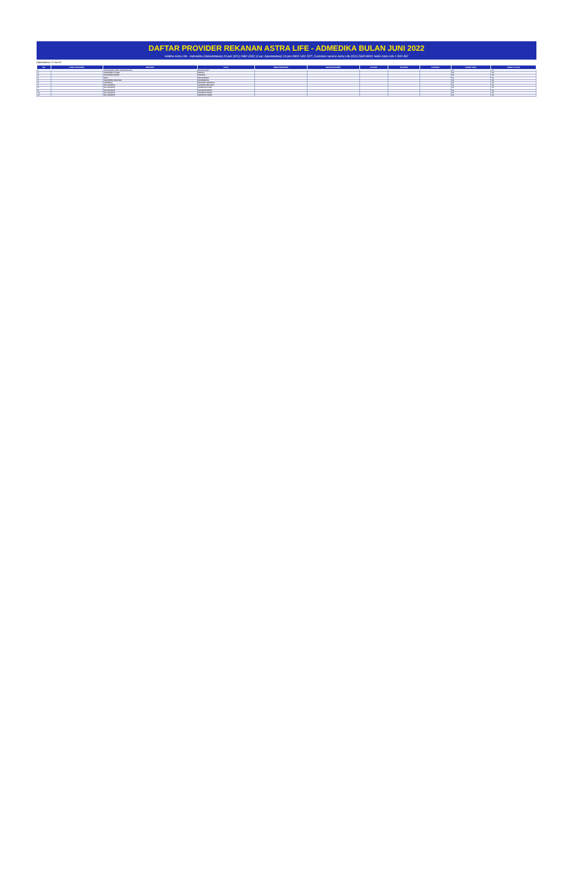DAFTAR PROVIDER REKANAN ASTRA LIFE - ADMEDIKA BULAN JUNI 2022
Hotline Astra Life - Admedika (Jabodetabek) 24 jam (021) 2960 3282; (Luar Jabodetabek) 24 jam 0800 1401 527; Customer service Astra Life (021) 2940 9600; Hello Astra Life 1-500-282
Diperbaharui 17-Jun-22
| NO | KODE PROVIDER | PROVINSI | KOTA | JENIS PROVIDER | NAMA PROVIDER | ALAMAT | TELEPON | FAXIMILE | RAWAT INAP | RAWAT JALAN |
| --- | --- | --- | --- | --- | --- | --- | --- | --- | --- | --- |
| 1 | | NANGGROE ACEH DARUSSALAM | BANDA ACEH | | | | | | YA | YA |
| 2 | | SUMATERA UTARA | MEDAN | | | | | | YA | YA |
| 3 | | SUMATERA BARAT | PADANG | | | | | | YA | YA |
| 4 | | RIAU | PEKANBARU | | | | | | YA | YA |
| 5 | | SUMATERA SELATAN | PALEMBANG | | | | | | YA | YA |
| 6 | | LAMPUNG | BANDAR LAMPUNG | | | | | | YA | YA |
| 7 | | DKI JAKARTA | JAKARTA SELATAN | | | | | | YA | YA |
| 8 | | DKI JAKARTA | JAKARTA PUSAT | | | | | | YA | YA |
| 9 | | DKI JAKARTA | JAKARTA BARAT | | | | | | YA | YA |
| 10 | | DKI JAKARTA | JAKARTA TIMUR | | | | | | YA | YA |
| 11 | | DKI JAKARTA | JAKARTA UTARA | | | | | | YA | YA |